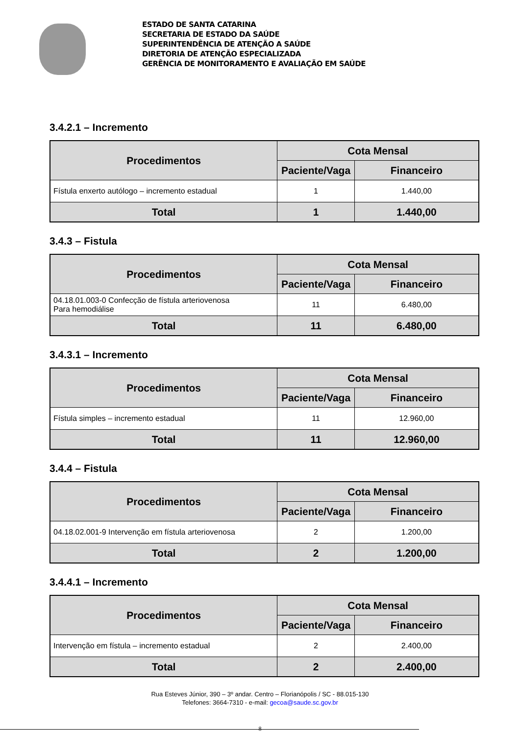ESTADO DE SANTA CATARINA
SECRETARIA DE ESTADO DA SAÚDE
SUPERINTENDÊNCIA DE ATENÇÃO A SAÚDE
DIRETORIA DE ATENÇÃO ESPECIALIZADA
GERÊNCIA DE MONITORAMENTO E AVALIAÇÃO EM SAÚDE
3.4.2.1 – Incremento
| Procedimentos | Cota Mensal | |
| --- | --- | --- |
| | Paciente/Vaga | Financeiro |
| Fístula enxerto autólogo – incremento estadual | 1 | 1.440,00 |
| Total | 1 | 1.440,00 |
3.4.3 – Fistula
| Procedimentos | Cota Mensal | |
| --- | --- | --- |
| | Paciente/Vaga | Financeiro |
| 04.18.01.003-0 Confecção de fístula arteriovenosa Para hemodiálise | 11 | 6.480,00 |
| Total | 11 | 6.480,00 |
3.4.3.1 – Incremento
| Procedimentos | Cota Mensal | |
| --- | --- | --- |
| | Paciente/Vaga | Financeiro |
| Fístula simples – incremento estadual | 11 | 12.960,00 |
| Total | 11 | 12.960,00 |
3.4.4 – Fistula
| Procedimentos | Cota Mensal | |
| --- | --- | --- |
| | Paciente/Vaga | Financeiro |
| 04.18.02.001-9 Intervenção em fístula arteriovenosa | 2 | 1.200,00 |
| Total | 2 | 1.200,00 |
3.4.4.1 – Incremento
| Procedimentos | Cota Mensal | |
| --- | --- | --- |
| | Paciente/Vaga | Financeiro |
| Intervenção em fístula – incremento estadual | 2 | 2.400,00 |
| Total | 2 | 2.400,00 |
Rua Esteves Júnior, 390 – 3º andar. Centro – Florianópolis / SC - 88.015-130
Telefones: 3664-7310 - e-mail: gecoa@saude.sc.gov.br
8